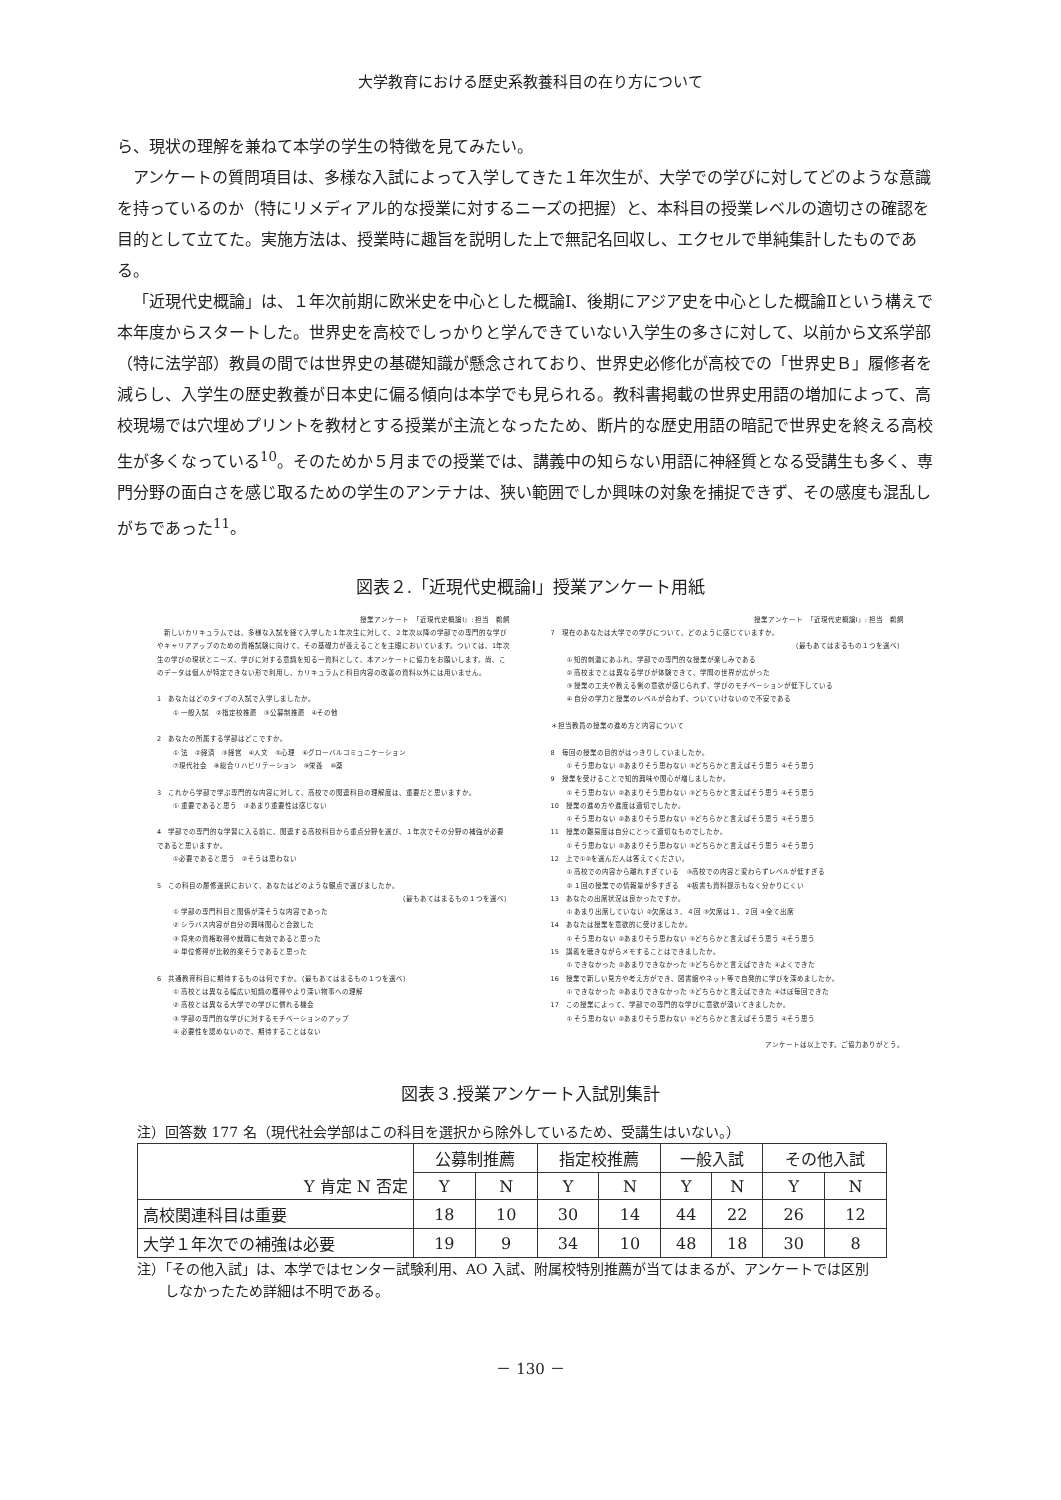大学教育における歴史系教養科目の在り方について
ら、現状の理解を兼ねて本学の学生の特徴を見てみたい。
アンケートの質問項目は、多様な入試によって入学してきた１年次生が、大学での学びに対してどのような意識を持っているのか（特にリメディアル的な授業に対するニーズの把握）と、本科目の授業レベルの適切さの確認を目的として立てた。実施方法は、授業時に趣旨を説明した上で無記名回収し、エクセルで単純集計したものである。
「近現代史概論」は、１年次前期に欧米史を中心とした概論Ⅰ、後期にアジア史を中心とした概論Ⅱという構えで本年度からスタートした。世界史を高校でしっかりと学んできていない入学生の多さに対して、以前から文系学部（特に法学部）教員の間では世界史の基礎知識が懸念されており、世界史必修化が高校での「世界史Ｂ」履修者を減らし、入学生の歴史教養が日本史に偏る傾向は本学でも見られる。教科書掲載の世界史用語の増加によって、高校現場では穴埋めプリントを教材とする授業が主流となったため、断片的な歴史用語の暗記で世界史を終える高校生が多くなっている<sup>10</sup>。そのためか５月までの授業では、講義中の知らない用語に神経質となる受講生も多く、専門分野の面白さを感じ取るための学生のアンテナは、狭い範囲でしか興味の対象を捕捉できず、その感度も混乱しがちであった<sup>11</sup>。
図表２.「近現代史概論Ⅰ」授業アンケート用紙
授業アンケート　「近現代史概論Ⅰ」: 担当　鵜飼
　新しいカリキュラムでは、多様な入試を経て入学した１年次生に対して、２年次以降の学部での専門的な学びやキャリアアップのための資格試験に向けて、その基礎力が養えることを主眼においています。ついては、1年次生の学びの現状とニーズ、学びに対する意識を知る一資料として、本アンケートに協力をお願いします。尚、このデータは個人が特定できない形で利用し、カリキュラムと科目内容の改善の資料以外には用いません。
1　あなたはどのタイプの入試で入学しましたか。
① 一般入試　②指定校推薦　③公募制推薦　④その他
2　あなたの所属する学部はどこですか。
① 法　②経済　③経営　④人文　⑤心理　⑥グローバルコミュニケーション
⑦現代社会　⑧総合リハビリテーション　⑨栄養　⑩薬
3　これから学部で学ぶ専門的な内容に対して、高校での関連科目の理解度は、重要だと思いますか。
① 重要であると思う　②あまり重要性は感じない
4　学部での専門的な学習に入る前に、関連する高校科目から重点分野を選び、１年次でその分野の補強が必要であると思いますか。
①必要であると思う　②そうは思わない
5　この科目の履修選択において、あなたはどのような観点で選びましたか。
（最もあてはまるもの１つを選べ）
① 学部の専門科目と関係が深そうな内容であった
② シラバス内容が自分の興味関心と合致した
③ 将来の資格取得や就職に有効であると思った
④ 単位修得が比較的楽そうであると思った
6　共通教育科目に期待するものは何ですか。（最もあてはまるもの１つを選べ）
① 高校とは異なる幅広い知識の獲得やより深い物事への理解
② 高校とは異なる大学での学びに慣れる機会
③ 学部の専門的な学びに対するモチベーションのアップ
④ 必要性を認めないので、期待することはない
授業アンケート　「近現代史概論Ⅰ」: 担当　鵜飼
7　現在のあなたは大学での学びについて、どのように感じていますか。
（最もあてはまるもの１つを選べ）
① 知的刺激にあふれ、学部での専門的な授業が楽しみである
② 高校までとは異なる学びが体験できて、学問の世界が広がった
③ 授業の工夫や教える側の意欲が感じられず、学びのモチベーションが低下している
④ 自分の学力と授業のレベルが合わず、ついていけないので不安である
＊担当教員の授業の進め方と内容について
8　毎回の授業の目的がはっきりしていましたか。
① そう思わない ②あまりそう思わない ③どちらかと言えばそう思う ④そう思う
9　授業を受けることで知的興味や関心が増しましたか。
① そう思わない ②あまりそう思わない ③どちらかと言えばそう思う ④そう思う
10　授業の進め方や進度は適切でしたか。
① そう思わない ②あまりそう思わない ③どちらかと言えばそう思う ④そう思う
11　授業の難易度は自分にとって適切なものでしたか。
① そう思わない ②あまりそう思わない ③どちらかと言えばそう思う ④そう思う
12　上で①②を選んだ人は答えてください。
① 高校での内容から離れすぎている　③高校での内容と変わらずレベルが低すぎる
② １回の授業での情報量が多すぎる　④板書も資料提示もなく分かりにくい
13　あなたの出席状況は良かったですか。
① あまり出席していない ②欠席は３、４回 ③欠席は１、２回 ④全て出席
14　あなたは授業を意欲的に受けましたか。
① そう思わない ②あまりそう思わない ③どちらかと言えばそう思う ④そう思う
15　講義を聴きながらメモすることはできましたか。
① できなかった ②あまりできなかった ③どちらかと言えばできた ④よくできた
16　授業で新しい見方や考え方ができ、図書館やネット等で自発的に学びを深めましたか。
① できなかった ②あまりできなかった ③どちらかと言えばできた ④ほぼ毎回できた
17　この授業によって、学部での専門的な学びに意欲が湧いてきましたか。
① そう思わない ②あまりそう思わない ③どちらかと言えばそう思う ④そう思う
アンケートは以上です。ご協力ありがとう。
図表３.授業アンケート入試別集計
注）回答数 177 名（現代社会学部はこの科目を選択から除外しているため、受講生はいない。）
| Y 肯定 N 否定 | 公募制推薦 | | 指定校推薦 | | 一般入試 | | その他入試 | |
| --- | --- | --- | --- | --- | --- | --- | --- | --- |
| | Y | N | Y | N | Y | N | Y | N |
| 高校関連科目は重要 | 18 | 10 | 30 | 14 | 44 | 22 | 26 | 12 |
| 大学１年次での補強は必要 | 19 | 9 | 34 | 10 | 48 | 18 | 30 | 8 |
注）「その他入試」は、本学ではセンター試験利用、AO 入試、附属校特別推薦が当てはまるが、アンケートでは区別
　　しなかったため詳細は不明である。
－ 130 －